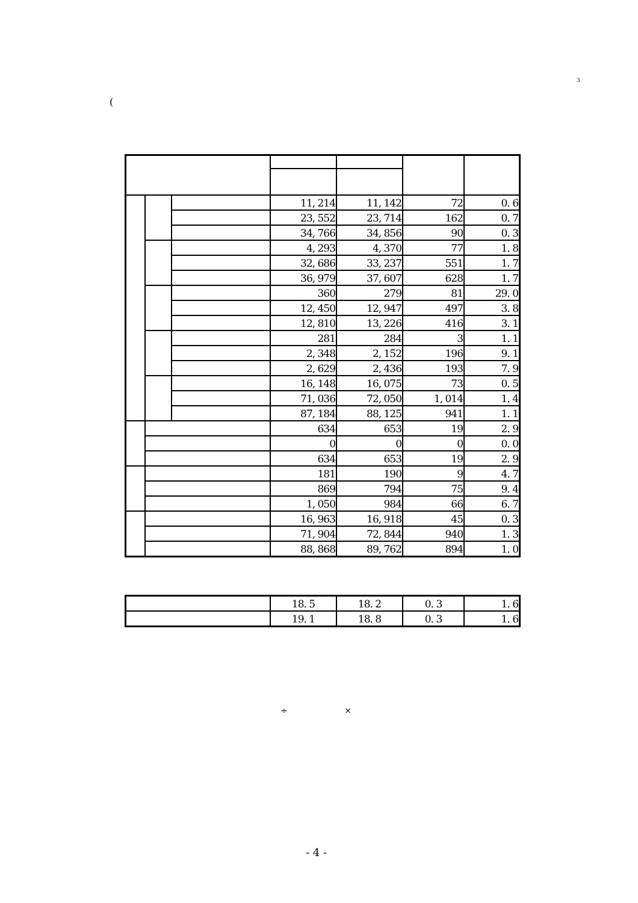3
(
| | | | 11, 214 | 11, 142 | 72 | 0. 6 |
| | | | 23, 552 | 23, 714 | 162 | 0. 7 |
| | | | 34, 766 | 34, 856 | 90 | 0. 3 |
| | | | 4, 293 | 4, 370 | 77 | 1. 8 |
| | | | 32, 686 | 33, 237 | 551 | 1. 7 |
| | | | 36, 979 | 37, 607 | 628 | 1. 7 |
| | | | 360 | 279 | 81 | 29. 0 |
| | | | 12, 450 | 12, 947 | 497 | 3. 8 |
| | | | 12, 810 | 13, 226 | 416 | 3. 1 |
| | | | 281 | 284 | 3 | 1. 1 |
| | | | 2, 348 | 2, 152 | 196 | 9. 1 |
| | | | 2, 629 | 2, 436 | 193 | 7. 9 |
| | | | 16, 148 | 16, 075 | 73 | 0. 5 |
| | | | 71, 036 | 72, 050 | 1, 014 | 1. 4 |
| | | | 87, 184 | 88, 125 | 941 | 1. 1 |
| | | | 634 | 653 | 19 | 2. 9 |
| | | | 0 | 0 | 0 | 0. 0 |
| | | | 634 | 653 | 19 | 2. 9 |
| | | | 181 | 190 | 9 | 4. 7 |
| | | | 869 | 794 | 75 | 9. 4 |
| | | | 1, 050 | 984 | 66 | 6. 7 |
| | | | 16, 963 | 16, 918 | 45 | 0. 3 |
| | | | 71, 904 | 72, 844 | 940 | 1. 3 |
| | | | 88, 868 | 89, 762 | 894 | 1. 0 |
| | 18. 5 | 18. 2 | 0. 3 | 1. 6 |
| | 19. 1 | 18. 8 | 0. 3 | 1. 6 |
÷ ×
- 4 -